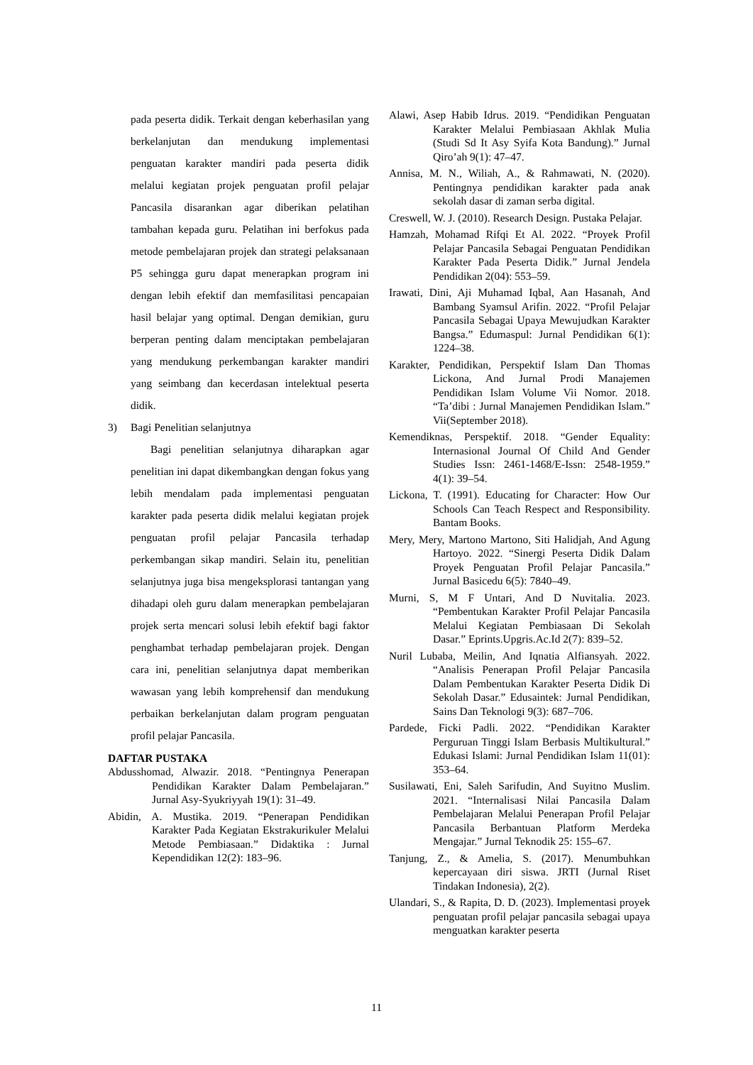pada peserta didik. Terkait dengan keberhasilan yang berkelanjutan dan mendukung implementasi penguatan karakter mandiri pada peserta didik melalui kegiatan projek penguatan profil pelajar Pancasila disarankan agar diberikan pelatihan tambahan kepada guru. Pelatihan ini berfokus pada metode pembelajaran projek dan strategi pelaksanaan P5 sehingga guru dapat menerapkan program ini dengan lebih efektif dan memfasilitasi pencapaian hasil belajar yang optimal. Dengan demikian, guru berperan penting dalam menciptakan pembelajaran yang mendukung perkembangan karakter mandiri yang seimbang dan kecerdasan intelektual peserta didik.
3) Bagi Penelitian selanjutnya
Bagi penelitian selanjutnya diharapkan agar penelitian ini dapat dikembangkan dengan fokus yang lebih mendalam pada implementasi penguatan karakter pada peserta didik melalui kegiatan projek penguatan profil pelajar Pancasila terhadap perkembangan sikap mandiri. Selain itu, penelitian selanjutnya juga bisa mengeksplorasi tantangan yang dihadapi oleh guru dalam menerapkan pembelajaran projek serta mencari solusi lebih efektif bagi faktor penghambat terhadap pembelajaran projek. Dengan cara ini, penelitian selanjutnya dapat memberikan wawasan yang lebih komprehensif dan mendukung perbaikan berkelanjutan dalam program penguatan profil pelajar Pancasila.
DAFTAR PUSTAKA
Abdusshomad, Alwazir. 2018. “Pentingnya Penerapan Pendidikan Karakter Dalam Pembelajaran.” Jurnal Asy-Syukriyyah 19(1): 31–49.
Abidin, A. Mustika. 2019. “Penerapan Pendidikan Karakter Pada Kegiatan Ekstrakurikuler Melalui Metode Pembiasaan.” Didaktika : Jurnal Kependidikan 12(2): 183–96.
Alawi, Asep Habib Idrus. 2019. “Pendidikan Penguatan Karakter Melalui Pembiasaan Akhlak Mulia (Studi Sd It Asy Syifa Kota Bandung).” Jurnal Qiro’ah 9(1): 47–47.
Annisa, M. N., Wiliah, A., & Rahmawati, N. (2020). Pentingnya pendidikan karakter pada anak sekolah dasar di zaman serba digital.
Creswell, W. J. (2010). Research Design. Pustaka Pelajar.
Hamzah, Mohamad Rifqi Et Al. 2022. “Proyek Profil Pelajar Pancasila Sebagai Penguatan Pendidikan Karakter Pada Peserta Didik.” Jurnal Jendela Pendidikan 2(04): 553–59.
Irawati, Dini, Aji Muhamad Iqbal, Aan Hasanah, And Bambang Syamsul Arifin. 2022. “Profil Pelajar Pancasila Sebagai Upaya Mewujudkan Karakter Bangsa.” Edumaspul: Jurnal Pendidikan 6(1): 1224–38.
Karakter, Pendidikan, Perspektif Islam Dan Thomas Lickona, And Jurnal Prodi Manajemen Pendidikan Islam Volume Vii Nomor. 2018. “Ta’dibi : Jurnal Manajemen Pendidikan Islam.” Vii(September 2018).
Kemendiknas, Perspektif. 2018. “Gender Equality: Internasional Journal Of Child And Gender Studies Issn: 2461-1468/E-Issn: 2548-1959.” 4(1): 39–54.
Lickona, T. (1991). Educating for Character: How Our Schools Can Teach Respect and Responsibility. Bantam Books.
Mery, Mery, Martono Martono, Siti Halidjah, And Agung Hartoyo. 2022. “Sinergi Peserta Didik Dalam Proyek Penguatan Profil Pelajar Pancasila.” Jurnal Basicedu 6(5): 7840–49.
Murni, S, M F Untari, And D Nuvitalia. 2023. “Pembentukan Karakter Profil Pelajar Pancasila Melalui Kegiatan Pembiasaan Di Sekolah Dasar.” Eprints.Upgris.Ac.Id 2(7): 839–52.
Nuril Lubaba, Meilin, And Iqnatia Alfiansyah. 2022. “Analisis Penerapan Profil Pelajar Pancasila Dalam Pembentukan Karakter Peserta Didik Di Sekolah Dasar.” Edusaintek: Jurnal Pendidikan, Sains Dan Teknologi 9(3): 687–706.
Pardede, Ficki Padli. 2022. “Pendidikan Karakter Perguruan Tinggi Islam Berbasis Multikultural.” Edukasi Islami: Jurnal Pendidikan Islam 11(01): 353–64.
Susilawati, Eni, Saleh Sarifudin, And Suyitno Muslim. 2021. “Internalisasi Nilai Pancasila Dalam Pembelajaran Melalui Penerapan Profil Pelajar Pancasila Berbantuan Platform Merdeka Mengajar.” Jurnal Teknodik 25: 155–67.
Tanjung, Z., & Amelia, S. (2017). Menumbuhkan kepercayaan diri siswa. JRTI (Jurnal Riset Tindakan Indonesia), 2(2).
Ulandari, S., & Rapita, D. D. (2023). Implementasi proyek penguatan profil pelajar pancasila sebagai upaya menguatkan karakter peserta
11